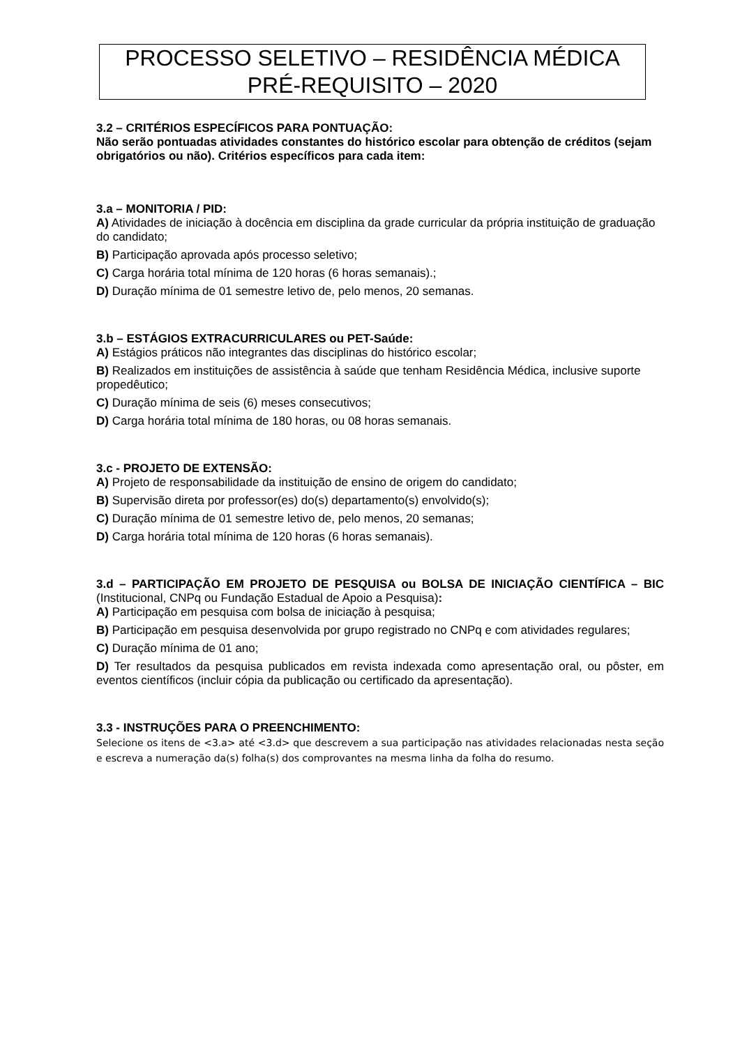PROCESSO SELETIVO – RESIDÊNCIA MÉDICA
PRÉ-REQUISITO – 2020
3.2 – CRITÉRIOS ESPECÍFICOS PARA PONTUAÇÃO:
Não serão pontuadas atividades constantes do histórico escolar para obtenção de créditos (sejam obrigatórios ou não). Critérios específicos para cada item:
3.a – MONITORIA / PID:
A) Atividades de iniciação à docência em disciplina da grade curricular da própria instituição de graduação do candidato;
B) Participação aprovada após processo seletivo;
C) Carga horária total mínima de 120 horas (6 horas semanais).;
D) Duração mínima de 01 semestre letivo de, pelo menos, 20 semanas.
3.b – ESTÁGIOS EXTRACURRICULARES ou PET-Saúde:
A) Estágios práticos não integrantes das disciplinas do histórico escolar;
B) Realizados em instituições de assistência à saúde que tenham Residência Médica, inclusive suporte propedêutico;
C) Duração mínima de seis (6) meses consecutivos;
D) Carga horária total mínima de 180 horas, ou 08 horas semanais.
3.c - PROJETO DE EXTENSÃO:
A) Projeto de responsabilidade da instituição de ensino de origem do candidato;
B) Supervisão direta por professor(es) do(s) departamento(s) envolvido(s);
C) Duração mínima de 01 semestre letivo de, pelo menos, 20 semanas;
D) Carga horária total mínima de 120 horas (6 horas semanais).
3.d – PARTICIPAÇÃO EM PROJETO DE PESQUISA ou BOLSA DE INICIAÇÃO CIENTÍFICA – BIC (Institucional, CNPq ou Fundação Estadual de Apoio a Pesquisa):
A) Participação em pesquisa com bolsa de iniciação à pesquisa;
B) Participação em pesquisa desenvolvida por grupo registrado no CNPq e com atividades regulares;
C) Duração mínima de 01 ano;
D) Ter resultados da pesquisa publicados em revista indexada como apresentação oral, ou pôster, em eventos científicos (incluir cópia da publicação ou certificado da apresentação).
3.3 - INSTRUÇÕES PARA O PREENCHIMENTO:
Selecione os itens de <3.a> até <3.d> que descrevem a sua participação nas atividades relacionadas nesta seção e escreva a numeração da(s) folha(s) dos comprovantes na mesma linha da folha do resumo.